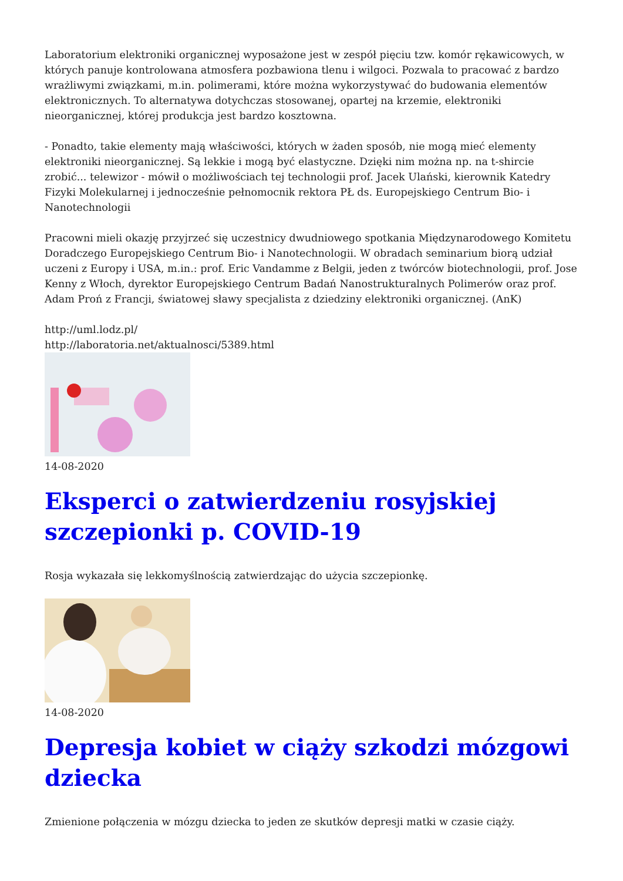Laboratorium elektroniki organicznej wyposażone jest w zespół pięciu tzw. komór rękawicowych, w których panuje kontrolowana atmosfera pozbawiona tlenu i wilgoci. Pozwala to pracować z bardzo wrażliwymi związkami, m.in. polimerami, które można wykorzystywać do budowania elementów elektronicznych. To alternatywa dotychczas stosowanej, opartej na krzemie, elektroniki nieorganicznej, której produkcja jest bardzo kosztowna.
- Ponadto, takie elementy mają właściwości, których w żaden sposób, nie mogą mieć elementy elektroniki nieorganicznej. Są lekkie i mogą być elastyczne. Dzięki nim można np. na t-shircie zrobić... telewizor - mówił o możliwościach tej technologii prof. Jacek Ulański, kierownik Katedry Fizyki Molekularnej i jednocześnie pełnomocnik rektora PŁ ds. Europejskiego Centrum Bio- i Nanotechnologii
Pracowni mieli okazję przyjrzeć się uczestnicy dwudniowego spotkania Międzynarodowego Komitetu Doradczego Europejskiego Centrum Bio- i Nanotechnologii. W obradach seminarium biorą udział uczeni z Europy i USA, m.in.: prof. Eric Vandamme z Belgii, jeden z twórców biotechnologii, prof. Jose Kenny z Włoch, dyrektor Europejskiego Centrum Badań Nanostrukturalnych Polimerów oraz prof. Adam Proń z Francji, światowej sławy specjalista z dziedziny elektroniki organicznej. (AnK)
http://uml.lodz.pl/
http://laboratoria.net/aktualnosci/5389.html
14-08-2020
Eksperci o zatwierdzeniu rosyjskiej szczepionki p. COVID-19
Rosja wykazała się lekkomyślnością zatwierdzając do użycia szczepionkę.
14-08-2020
Depresja kobiet w ciąży szkodzi mózgowi dziecka
Zmienione połączenia w mózgu dziecka to jeden ze skutków depresji matki w czasie ciąży.